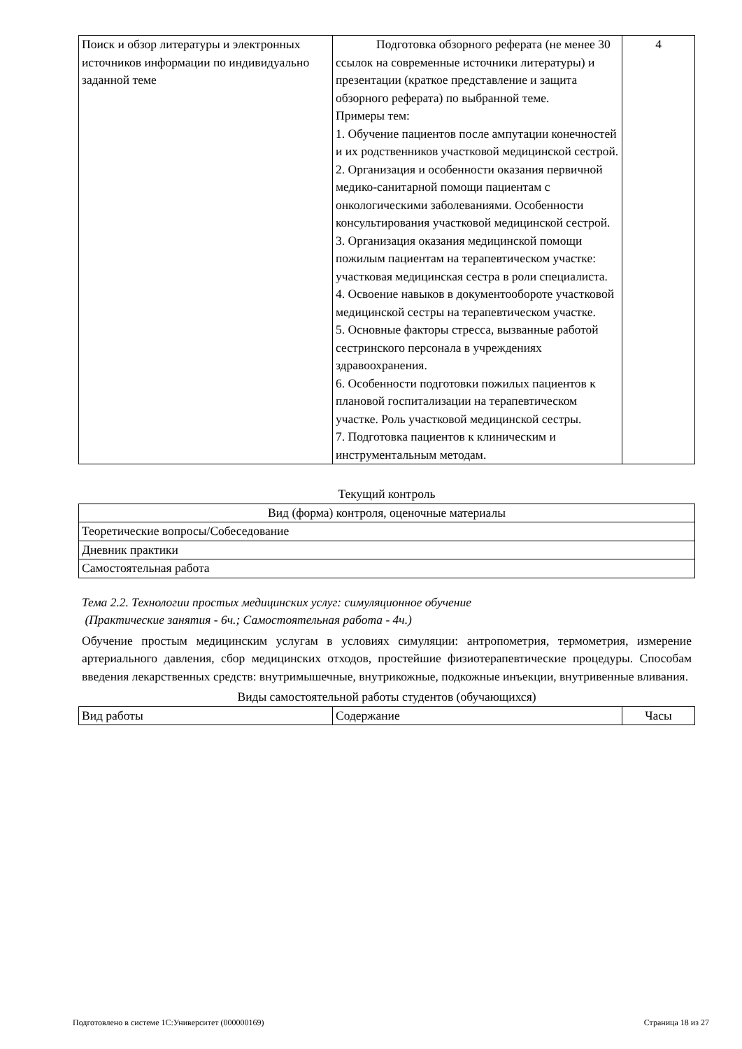| Поиск и обзор литературы и электронных источников информации по индивидуально заданной теме | Подготовка обзорного реферата (не менее 30 ссылок на современные источники литературы) и презентации (краткое представление и защита обзорного реферата) по выбранной теме. Примеры тем: 1. Обучение пациентов после ампутации конечностей и их родственников участковой медицинской сестрой. 2. Организация и особенности оказания первичной медико-санитарной помощи пациентам с онкологическими заболеваниями. Особенности консультирования участковой медицинской сестрой. 3. Организация оказания медицинской помощи пожилым пациентам на терапевтическом участке: участковая медицинская сестра в роли специалиста. 4. Освоение навыков в документообороте участковой медицинской сестры на терапевтическом участке. 5. Основные факторы стресса, вызванные работой сестринского персонала в учреждениях здравоохранения. 6. Особенности подготовки пожилых пациентов к плановой госпитализации на терапевтическом участке. Роль участковой медицинской сестры. 7. Подготовка пациентов к клиническим и инструментальным методам. | 4 |
Текущий контроль
| Вид (форма) контроля, оценочные материалы |
| Теоретические вопросы/Собеседование |
| Дневник практики |
| Самостоятельная работа |
Тема 2.2. Технологии простых медицинских услуг: симуляционное обучение
(Практические занятия - 6ч.; Самостоятельная работа - 4ч.)
Обучение простым медицинским услугам в условиях симуляции: антропометрия, термометрия, измерение артериального давления, сбор медицинских отходов, простейшие физиотерапевтические процедуры. Способам введения лекарственных средств: внутримышечные, внутрикожные, подкожные инъекции, внутривенные вливания.
Виды самостоятельной работы студентов (обучающихся)
| Вид работы | Содержание | Часы |
Подготовлено в системе 1С:Университет (000000169) Страница 18 из 27